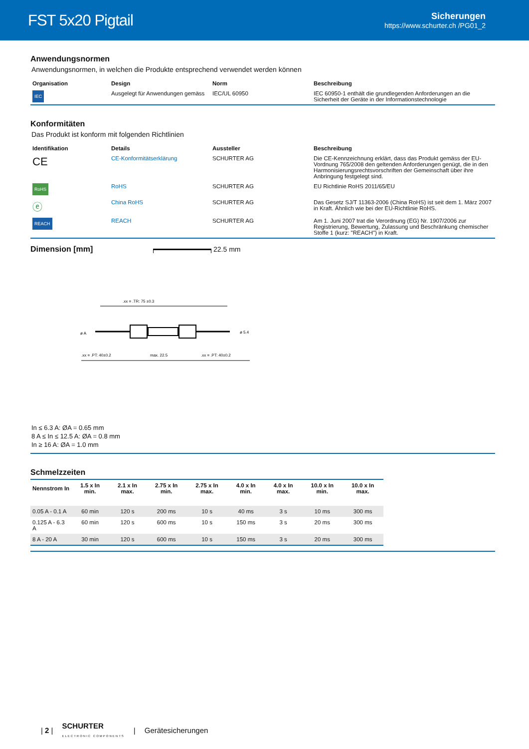FST 5x20 Pigtail
Sicherungen
https://www.schurter.ch /PG01_2
Anwendungsnormen
Anwendungsnormen, in welchen die Produkte entsprechend verwendet werden können
| Organisation | Design | Norm | Beschreibung |
| --- | --- | --- | --- |
| IEC | Ausgelegt für Anwendungen gemäss | IEC/UL 60950 | IEC 60950-1 enthält die grundlegenden Anforderungen an die Sicherheit der Geräte in der Informationstechnologie |
Konformitäten
Das Produkt ist konform mit folgenden Richtlinien
| Identifikation | Details | Aussteller | Beschreibung |
| --- | --- | --- | --- |
| CE | CE-Konformitätserklärung | SCHURTER AG | Die CE-Kennzeichnung erklärt, dass das Produkt gemäss der EU-Vordnung 765/2008 den geltenden Anforderungen genügt, die in den Harmonisierungsrechtsvorschriften der Gemeinschaft über ihre Anbringung festgelegt sind. |
| RoHS | RoHS | SCHURTER AG | EU Richtlinie RoHS 2011/65/EU |
| ⓔ | China RoHS | SCHURTER AG | Das Gesetz SJ/T 11363-2006 (China RoHS) ist seit dem 1. März 2007 in Kraft. Ähnlich wie bei der EU-Richtlinie RoHS. |
| REACH | REACH | SCHURTER AG | Am 1. Juni 2007 trat die Verordnung (EG) Nr. 1907/2006 zur Registrierung, Bewertung, Zulassung und Beschränkung chemischer Stoffe 1 (kurz: "REACH") in Kraft. |
Dimension [mm] 22.5 mm
.xx = .TR: 75 ±0.3
ø A
ø 5.4
.xx = .PT: 40±0.2
max. 22.5
.xx = .PT: 40±0.2
In ≤ 6.3 A: ØA = 0.65 mm
8 A ≤ In ≤ 12.5 A: ØA = 0.8 mm
In ≥ 16 A: ØA = 1.0 mm
Schmelzzeiten
| Nennstrom In | 1.5 x In min. | 2.1 x In max. | 2.75 x In min. | 2.75 x In max. | 4.0 x In min. | 4.0 x In max. | 10.0 x In min. | 10.0 x In max. |
| --- | --- | --- | --- | --- | --- | --- | --- | --- |
| 0.05 A - 0.1 A | 60 min | 120 s | 200 ms | 10 s | 40 ms | 3 s | 10 ms | 300 ms |
| 0.125 A - 6.3 A | 60 min | 120 s | 600 ms | 10 s | 150 ms | 3 s | 20 ms | 300 ms |
| 8 A - 20 A | 30 min | 120 s | 600 ms | 10 s | 150 ms | 3 s | 20 ms | 300 ms |
| 2 | SCHURTER
ELECTRONIC COMPONENTS | Gerätesicherungen